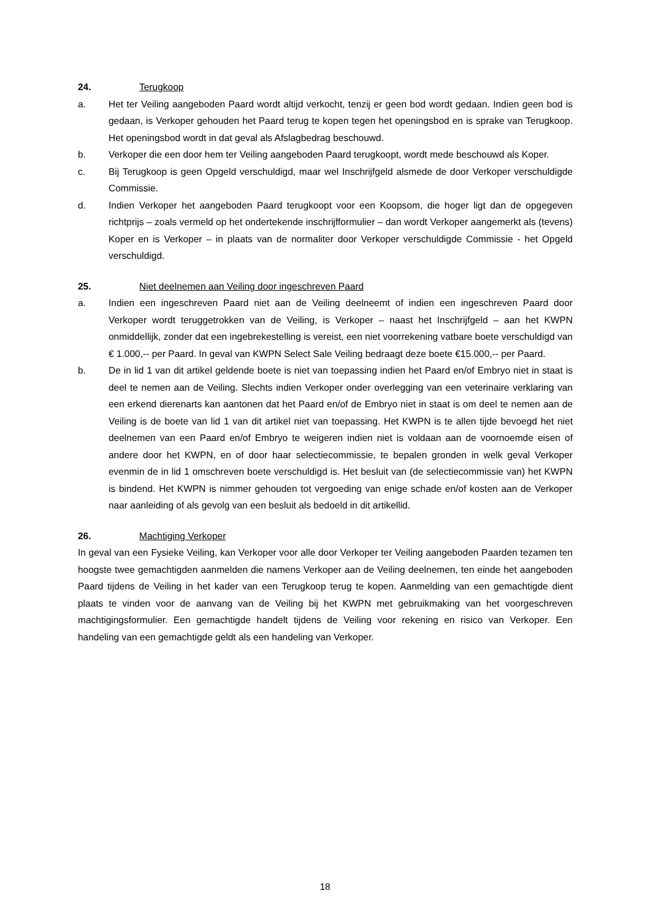24. Terugkoop
a. Het ter Veiling aangeboden Paard wordt altijd verkocht, tenzij er geen bod wordt gedaan. Indien geen bod is gedaan, is Verkoper gehouden het Paard terug te kopen tegen het openingsbod en is sprake van Terugkoop. Het openingsbod wordt in dat geval als Afslagbedrag beschouwd.
b. Verkoper die een door hem ter Veiling aangeboden Paard terugkoopt, wordt mede beschouwd als Koper.
c. Bij Terugkoop is geen Opgeld verschuldigd, maar wel Inschrijfgeld alsmede de door Verkoper verschuldigde Commissie.
d. Indien Verkoper het aangeboden Paard terugkoopt voor een Koopsom, die hoger ligt dan de opgegeven richtprijs – zoals vermeld op het ondertekende inschrijfformulier – dan wordt Verkoper aangemerkt als (tevens) Koper en is Verkoper – in plaats van de normaliter door Verkoper verschuldigde Commissie - het Opgeld verschuldigd.
25. Niet deelnemen aan Veiling door ingeschreven Paard
a. Indien een ingeschreven Paard niet aan de Veiling deelneemt of indien een ingeschreven Paard door Verkoper wordt teruggetrokken van de Veiling, is Verkoper – naast het Inschrijfgeld – aan het KWPN onmiddellijk, zonder dat een ingebrekestelling is vereist, een niet voorrekening vatbare boete verschuldigd van € 1.000,-- per Paard. In geval van KWPN Select Sale Veiling bedraagt deze boete €15.000,-- per Paard.
b. De in lid 1 van dit artikel geldende boete is niet van toepassing indien het Paard en/of Embryo niet in staat is deel te nemen aan de Veiling. Slechts indien Verkoper onder overlegging van een veterinaire verklaring van een erkend dierenarts kan aantonen dat het Paard en/of de Embryo niet in staat is om deel te nemen aan de Veiling is de boete van lid 1 van dit artikel niet van toepassing. Het KWPN is te allen tijde bevoegd het niet deelnemen van een Paard en/of Embryo te weigeren indien niet is voldaan aan de voornoemde eisen of andere door het KWPN, en of door haar selectiecommissie, te bepalen gronden in welk geval Verkoper evenmin de in lid 1 omschreven boete verschuldigd is. Het besluit van (de selectiecommissie van) het KWPN is bindend. Het KWPN is nimmer gehouden tot vergoeding van enige schade en/of kosten aan de Verkoper naar aanleiding of als gevolg van een besluit als bedoeld in dit artikellid.
26. Machtiging Verkoper
In geval van een Fysieke Veiling, kan Verkoper voor alle door Verkoper ter Veiling aangeboden Paarden tezamen ten hoogste twee gemachtigden aanmelden die namens Verkoper aan de Veiling deelnemen, ten einde het aangeboden Paard tijdens de Veiling in het kader van een Terugkoop terug te kopen. Aanmelding van een gemachtigde dient plaats te vinden voor de aanvang van de Veiling bij het KWPN met gebruikmaking van het voorgeschreven machtigingsformulier. Een gemachtigde handelt tijdens de Veiling voor rekening en risico van Verkoper. Een handeling van een gemachtigde geldt als een handeling van Verkoper.
18